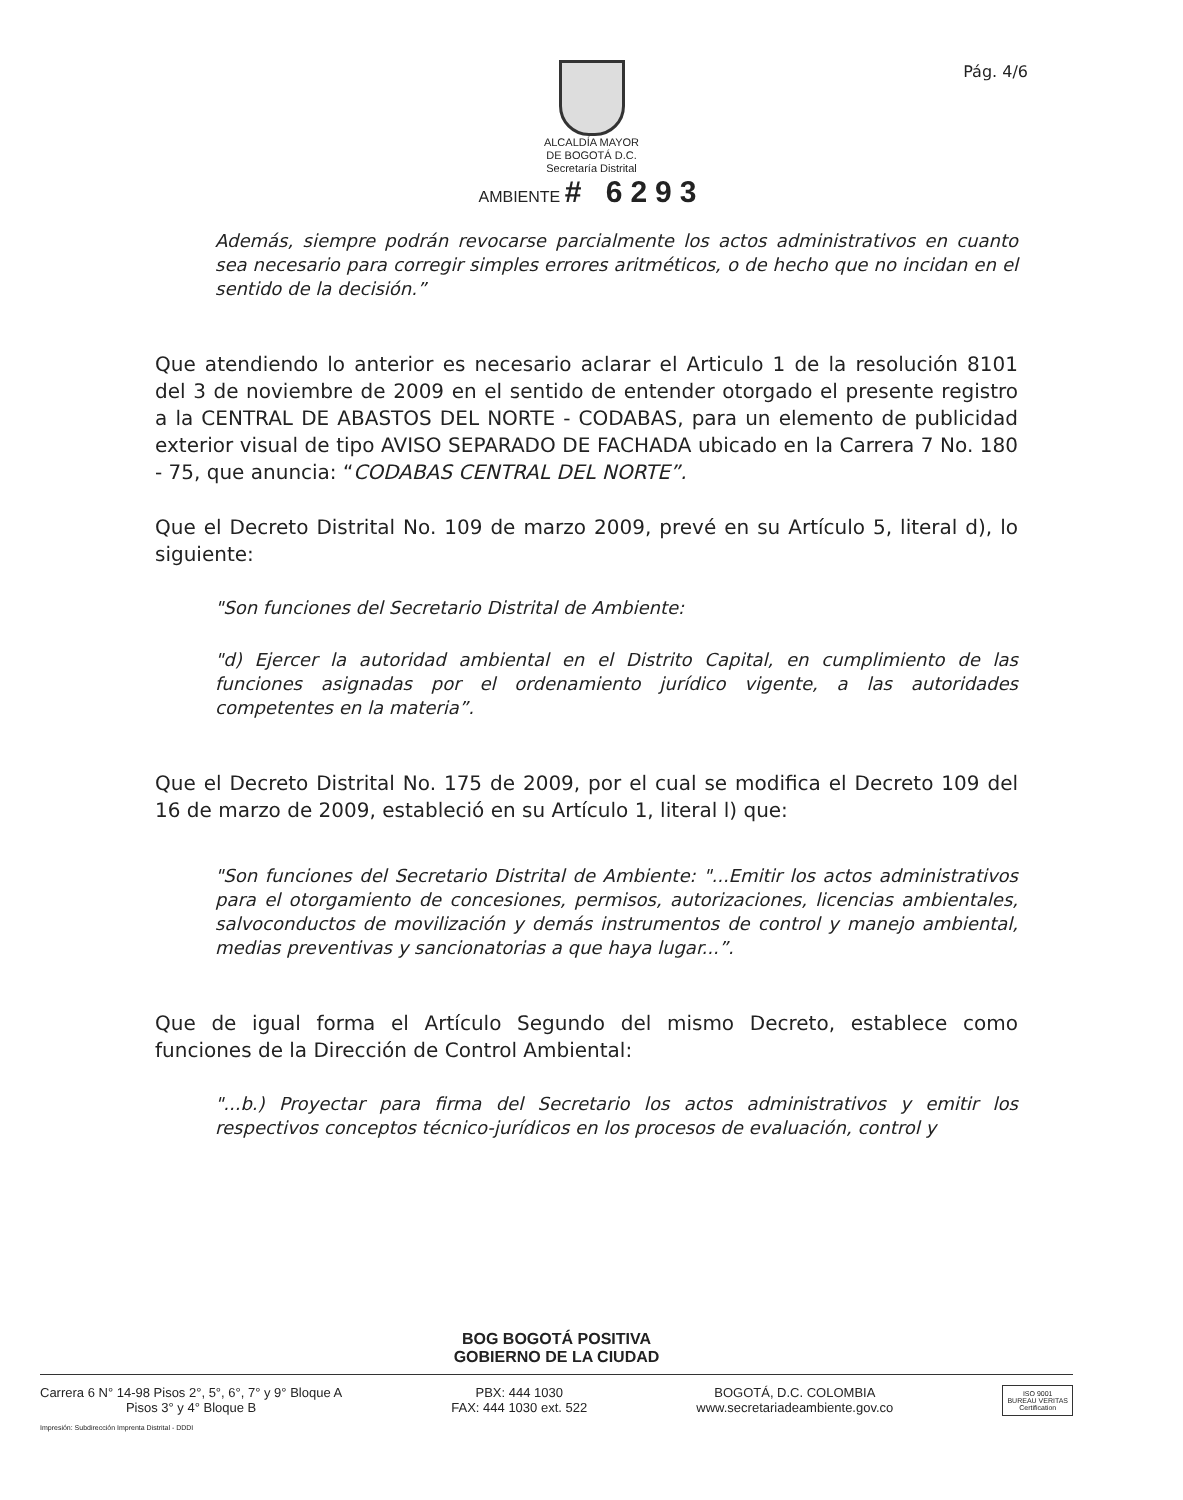Pág. 4/6
ALCALDÍA MAYOR
DE BOGOTÁ D.C.
Secretaría Distrital
AMBIENTE # 6293
Además, siempre podrán revocarse parcialmente los actos administrativos en cuanto sea necesario para corregir simples errores aritméticos, o de hecho que no incidan en el sentido de la decisión.”
Que atendiendo lo anterior es necesario aclarar el Articulo 1 de la resolución 8101 del 3 de noviembre de 2009 en el sentido de entender otorgado el presente registro a la CENTRAL DE ABASTOS DEL NORTE - CODABAS, para un elemento de publicidad exterior visual de tipo AVISO SEPARADO DE FACHADA ubicado en la Carrera 7 No. 180 - 75, que anuncia: “CODABAS CENTRAL DEL NORTE”.
Que el Decreto Distrital No. 109 de marzo 2009, prevé en su Artículo 5, literal d), lo siguiente:
"Son funciones del Secretario Distrital de Ambiente:
"d) Ejercer la autoridad ambiental en el Distrito Capital, en cumplimiento de las funciones asignadas por el ordenamiento jurídico vigente, a las autoridades competentes en la materia”.
Que el Decreto Distrital No. 175 de 2009, por el cual se modifica el Decreto 109 del 16 de marzo de 2009, estableció en su Artículo 1, literal l) que:
"Son funciones del Secretario Distrital de Ambiente: "...Emitir los actos administrativos para el otorgamiento de concesiones, permisos, autorizaciones, licencias ambientales, salvoconductos de movilización y demás instrumentos de control y manejo ambiental, medias preventivas y sancionatorias a que haya lugar...”.
Que de igual forma el Artículo Segundo del mismo Decreto, establece como funciones de la Dirección de Control Ambiental:
"...b.) Proyectar para firma del Secretario los actos administrativos y emitir los respectivos conceptos técnico-jurídicos en los procesos de evaluación, control y
BOG BOGOTÁ POSITIVA
GOBIERNO DE LA CIUDAD
Carrera 6 N° 14-98 Pisos 2°, 5°, 6°, 7° y 9° Bloque A
Pisos 3° y 4° Bloque B
PBX: 444 1030
FAX: 444 1030 ext. 522
BOGOTÁ, D.C. COLOMBIA
www.secretariadeambiente.gov.co
ISO 9001
BUREAU VERITAS
Certification
Impresión: Subdirección Imprenta Distrital - DDDI